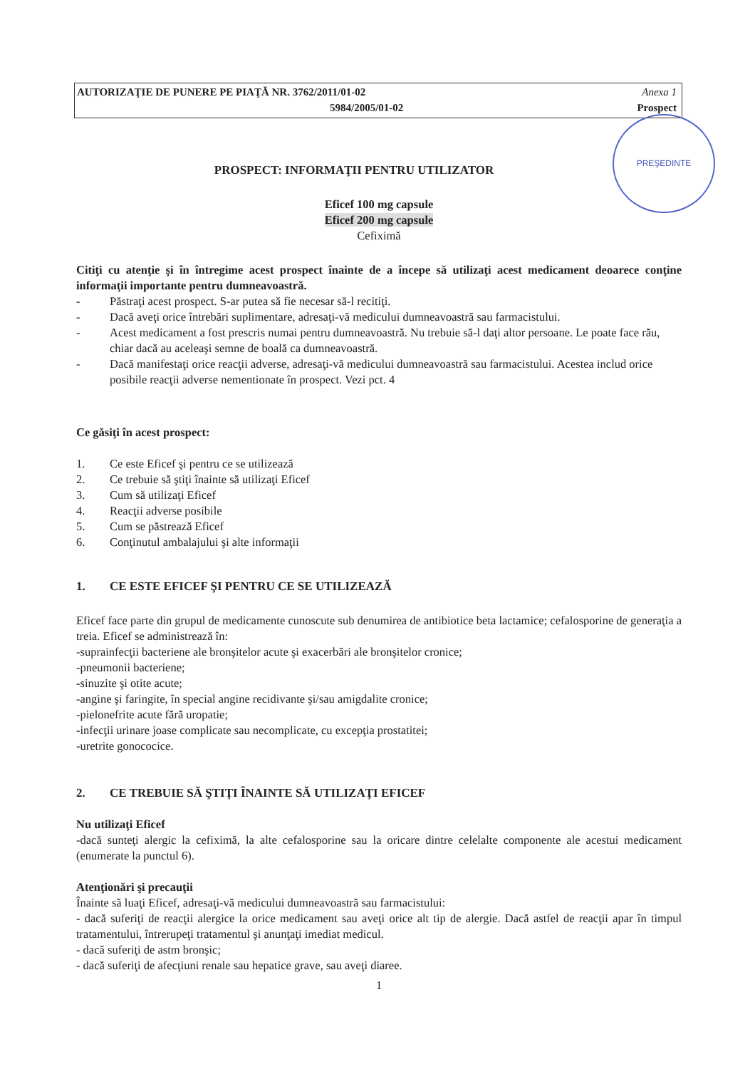AUTORIZAŢIE DE PUNERE PE PIAŢĂ NR. 3762/2011/01-02 Anexa 1
5984/2005/01-02 Prospect
PREŞEDINTE
PROSPECT: INFORMAŢII PENTRU UTILIZATOR
Eficef 100 mg capsule
Eficef 200 mg capsule
Cefiximă
Citiţi cu atenţie şi în întregime acest prospect înainte de a începe să utilizaţi acest medicament deoarece conţine informaţii importante pentru dumneavoastră.
- Păstraţi acest prospect. S-ar putea să fie necesar să-l recitiţi.
- Dacă aveţi orice întrebări suplimentare, adresaţi-vă medicului dumneavoastră sau farmacistului.
- Acest medicament a fost prescris numai pentru dumneavoastră. Nu trebuie să-l daţi altor persoane. Le poate face rău, chiar dacă au aceleaşi semne de boală ca dumneavoastră.
- Dacă manifestaţi orice reacţii adverse, adresaţi-vă medicului dumneavoastră sau farmacistului. Acestea includ orice posibile reacţii adverse nementionate în prospect. Vezi pct. 4
Ce găsiţi în acest prospect:
1. Ce este Eficef şi pentru ce se utilizează
2. Ce trebuie să ştiţi înainte să utilizaţi Eficef
3. Cum să utilizaţi Eficef
4. Reacţii adverse posibile
5. Cum se păstrează Eficef
6. Conţinutul ambalajului şi alte informaţii
1. CE ESTE EFICEF ŞI PENTRU CE SE UTILIZEAZĂ
Eficef face parte din grupul de medicamente cunoscute sub denumirea de antibiotice beta lactamice; cefalosporine de generaţia a treia. Eficef se administrează în:
-suprainfecţii bacteriene ale bronşitelor acute şi exacerbări ale bronşitelor cronice;
-pneumonii bacteriene;
-sinuzite şi otite acute;
-angine şi faringite, în special angine recidivante şi/sau amigdalite cronice;
-pielonefrite acute fără uropatie;
-infecţii urinare joase complicate sau necomplicate, cu excepţia prostatitei;
-uretrite gonococice.
2. CE TREBUIE SĂ ŞTIŢI ÎNAINTE SĂ UTILIZAŢI EFICEF
Nu utilizaţi Eficef
-dacă sunteţi alergic la cefiximă, la alte cefalosporine sau la oricare dintre celelalte componente ale acestui medicament (enumerate la punctul 6).
Atenţionări şi precauţii
Înainte să luaţi Eficef, adresaţi-vă medicului dumneavoastră sau farmacistului:
- dacă suferiţi de reacţii alergice la orice medicament sau aveţi orice alt tip de alergie. Dacă astfel de reacţii apar în timpul tratamentului, întrerupeţi tratamentul şi anunţaţi imediat medicul.
- dacă suferiţi de astm bronşic;
- dacă suferiţi de afecţiuni renale sau hepatice grave, sau aveţi diaree.
1